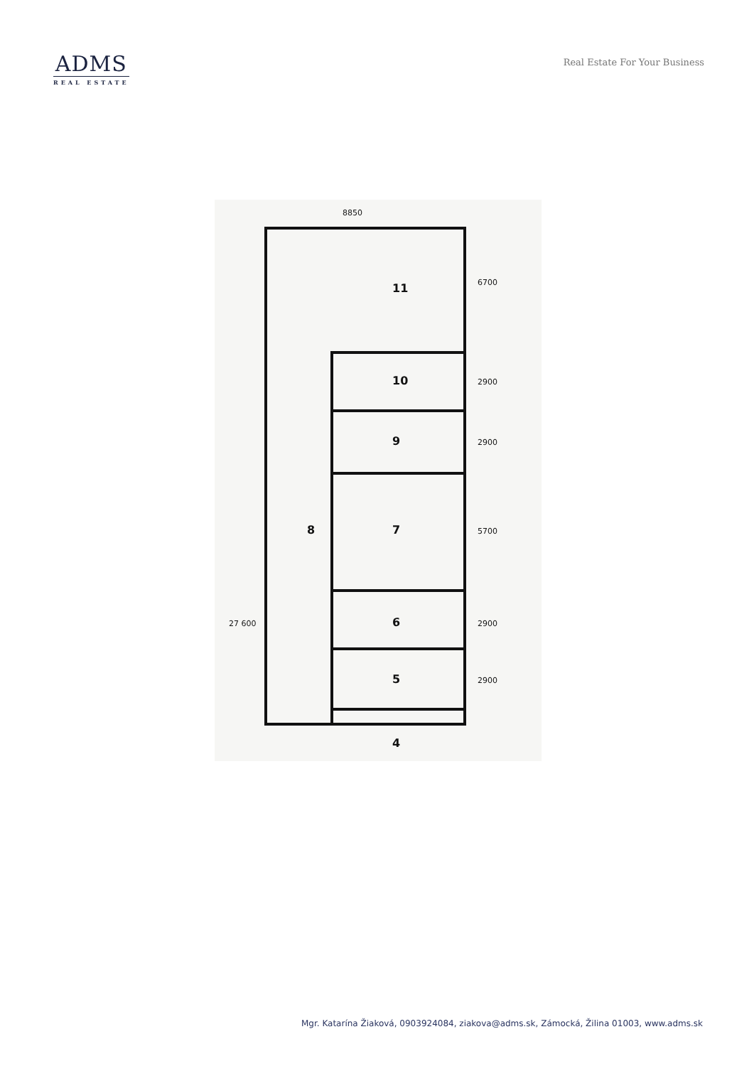ADMS
REAL ESTATE
Real Estate For Your Business
11
10
9
7
8
6
5
4
8850
6700
2900
2900
5700
2900
2900
27 600
Mgr. Katarína Žiaková, 0903924084, ziakova@adms.sk, Zámocká, Žilina 01003, www.adms.sk